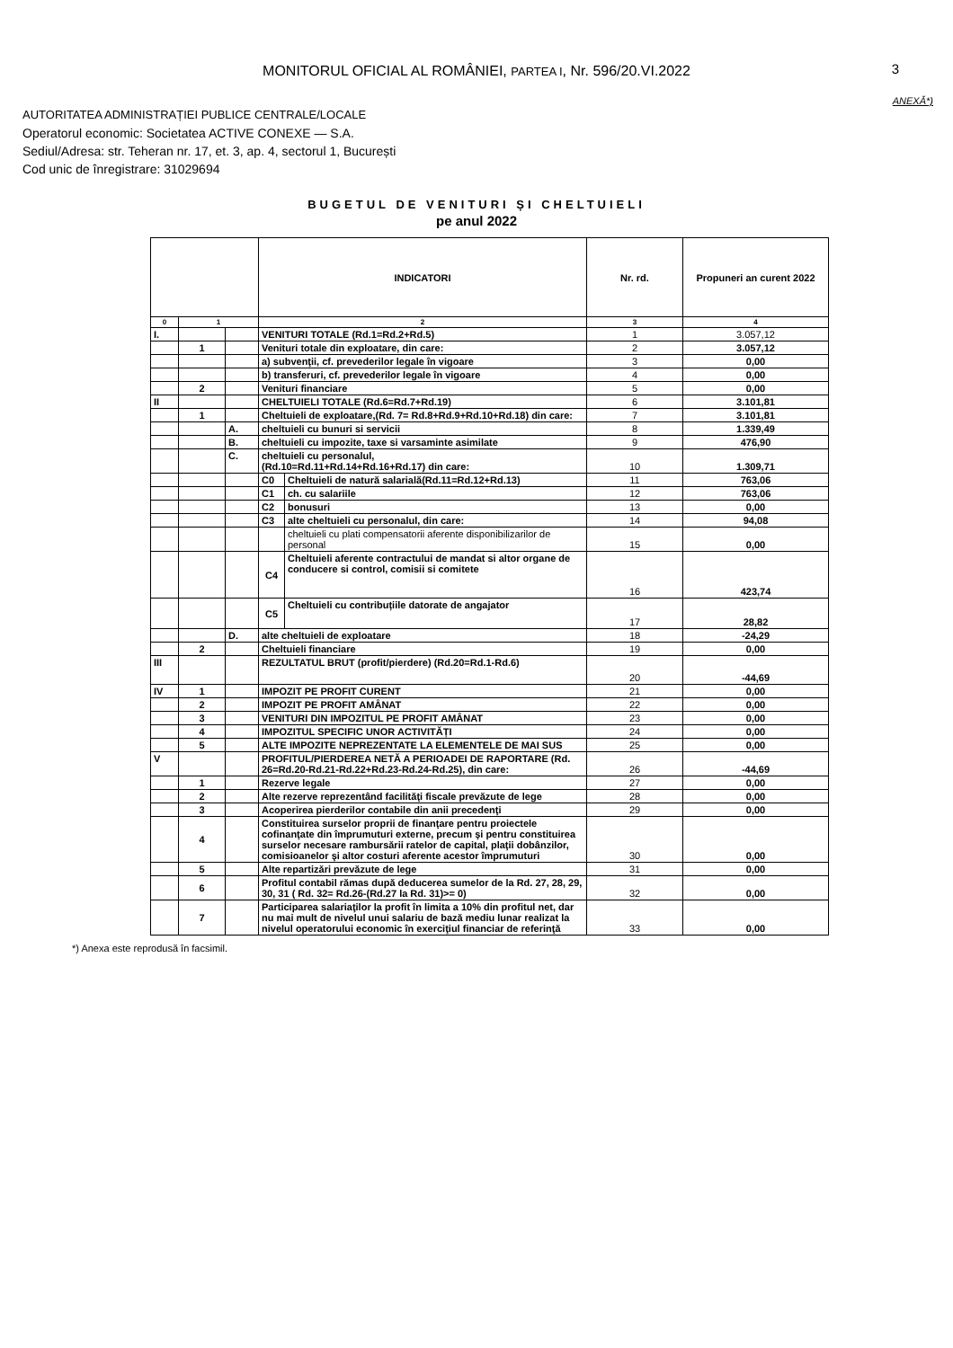MONITORUL OFICIAL AL ROMÂNIEI, PARTEA I, Nr. 596/20.VI.2022 3
ANEXĂ*)
AUTORITATEA ADMINISTRAȚIEI PUBLICE CENTRALE/LOCALE
Operatorul economic: Societatea ACTIVE CONEXE — S.A.
Sediul/Adresa: str. Teheran nr. 17, et. 3, ap. 4, sectorul 1, București
Cod unic de înregistrare: 31029694
BUGETUL DE VENITURI ȘI CHELTUIELI
pe anul 2022
| | | | INDICATORI | | Nr. rd. | Propuneri an curent 2022 |
| --- | --- | --- | --- | --- | --- | --- |
| 0 | 1 | | 2 | | 3 | 4 |
| I. | | | VENITURI TOTALE (Rd.1=Rd.2+Rd.5) | | 1 | 3.057,12 |
| | 1 | | Venituri totale din exploatare, din care: | | 2 | 3.057,12 |
| | | | a) subvenţii, cf. prevederilor legale în vigoare | | 3 | 0,00 |
| | | | b) transferuri, cf. prevederilor legale în vigoare | | 4 | 0,00 |
| | 2 | | Venituri financiare | | 5 | 0,00 |
| II | | | CHELTUIELI TOTALE (Rd.6=Rd.7+Rd.19) | | 6 | 3.101,81 |
| | 1 | | Cheltuieli de exploatare,(Rd. 7= Rd.8+Rd.9+Rd.10+Rd.18) din care: | | 7 | 3.101,81 |
| | | A. | cheltuieli cu bunuri si servicii | | 8 | 1.339,49 |
| | | B. | cheltuieli cu impozite, taxe si varsaminte asimilate | | 9 | 476,90 |
| | | C. | cheltuieli cu personalul, (Rd.10=Rd.11+Rd.14+Rd.16+Rd.17) din care: | | 10 | 1.309,71 |
| | | | C0 | Cheltuieli de natură salarială(Rd.11=Rd.12+Rd.13) | 11 | 763,06 |
| | | | C1 | ch. cu salariile | 12 | 763,06 |
| | | | C2 | bonusuri | 13 | 0,00 |
| | | | C3 | alte cheltuieli cu personalul, din care: | 14 | 94,08 |
| | | | | cheltuieli cu plati compensatorii aferente disponibilizarilor de personal | 15 | 0,00 |
| | | | C4 | Cheltuieli aferente contractului de mandat si altor organe de conducere si control, comisii si comitete | 16 | 423,74 |
| | | | C5 | Cheltuieli cu contribuțiile datorate de angajator | 17 | 28,82 |
| | | D. | alte cheltuieli de exploatare | | 18 | -24,29 |
| | 2 | | Cheltuieli financiare | | 19 | 0,00 |
| III | | | REZULTATUL BRUT (profit/pierdere) (Rd.20=Rd.1-Rd.6) | | 20 | -44,69 |
| IV | 1 | | IMPOZIT PE PROFIT CURENT | | 21 | 0,00 |
| | 2 | | IMPOZIT PE PROFIT AMÂNAT | | 22 | 0,00 |
| | 3 | | VENITURI DIN IMPOZITUL PE PROFIT AMÂNAT | | 23 | 0,00 |
| | 4 | | IMPOZITUL SPECIFIC UNOR ACTIVITĂȚI | | 24 | 0,00 |
| | 5 | | ALTE IMPOZITE NEPREZENTATE LA ELEMENTELE DE MAI SUS | | 25 | 0,00 |
| V | | | PROFITUL/PIERDEREA NETĂ A PERIOADEI DE RAPORTARE (Rd. 26=Rd.20-Rd.21-Rd.22+Rd.23-Rd.24-Rd.25), din care: | | 26 | -44,69 |
| | 1 | | Rezerve legale | | 27 | 0,00 |
| | 2 | | Alte rezerve reprezentând facilităţi fiscale prevăzute de lege | | 28 | 0,00 |
| | 3 | | Acoperirea pierderilor contabile din anii precedenţi | | 29 | 0,00 |
| | 4 | | Constituirea surselor proprii de finanţare pentru proiectele cofinanţate din împrumuturi externe, precum şi pentru constituirea surselor necesare rambursării ratelor de capital, plaţii dobânzilor, comisioanelor şi altor costuri aferente acestor împrumuturi | | 30 | 0,00 |
| | 5 | | Alte repartizări prevăzute de lege | | 31 | 0,00 |
| | 6 | | Profitul contabil rămas după deducerea sumelor de la Rd. 27, 28, 29, 30, 31 ( Rd. 32= Rd.26-(Rd.27 la Rd. 31)>= 0) | | 32 | 0,00 |
| | 7 | | Participarea salariaţilor la profit în limita a 10% din profitul net, dar nu mai mult de nivelul unui salariu de bază mediu lunar realizat la nivelul operatorului economic în exerciţiul financiar de referinţă | | 33 | 0,00 |
*) Anexa este reprodusă în facsimil.